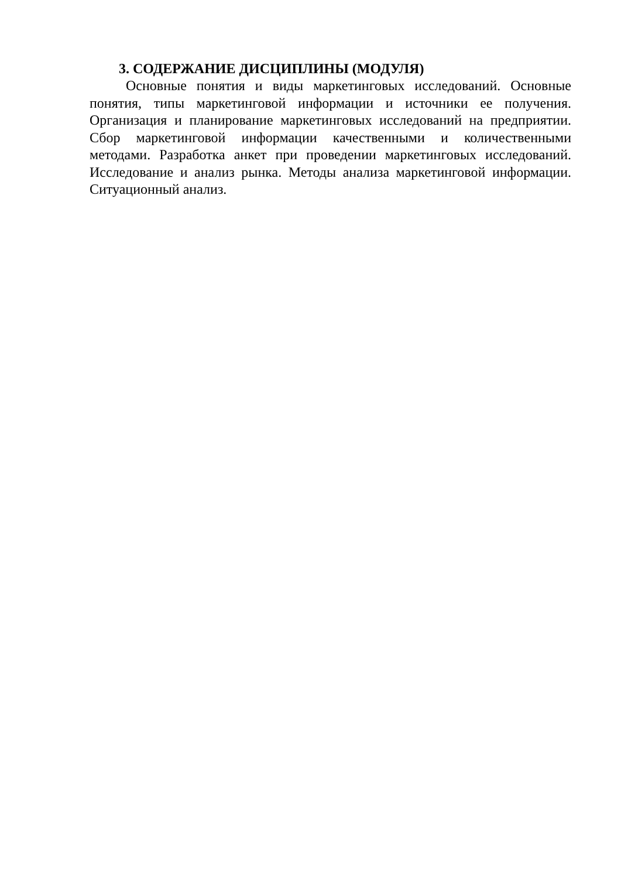3. СОДЕРЖАНИЕ ДИСЦИПЛИНЫ (МОДУЛЯ)
Основные понятия и виды маркетинговых исследований. Основные понятия, типы маркетинговой информации и источники ее получения. Организация и планирование маркетинговых исследований на предприятии. Сбор маркетинговой информации качественными и количественными методами. Разработка анкет при проведении маркетинговых исследований. Исследование и анализ рынка. Методы анализа маркетинговой информации. Ситуационный анализ.